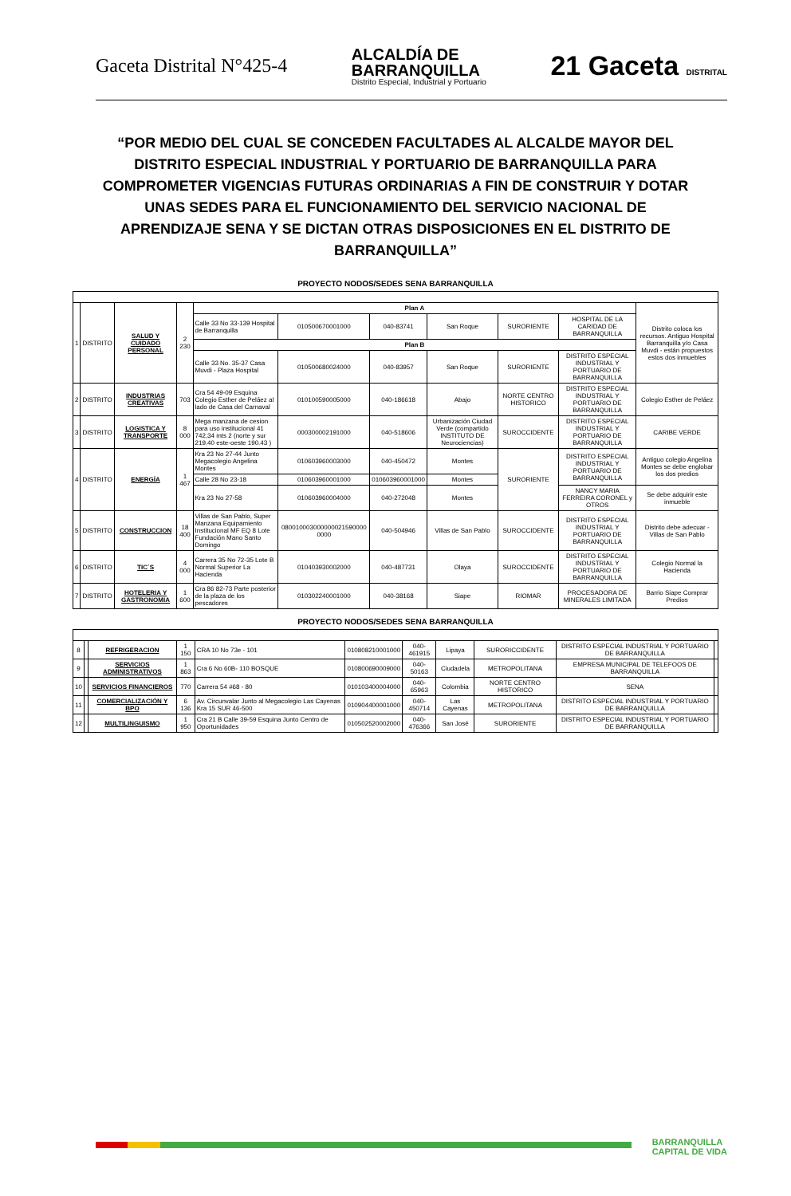Gaceta Distrital N°425-4
ALCALDÍA DE
BARRANQUILLA
Distrito Especial, Industrial y Portuario
21 Gaceta DISTRITAL
“POR MEDIO DEL CUAL SE CONCEDEN FACULTADES AL ALCALDE MAYOR DEL DISTRITO ESPECIAL INDUSTRIAL Y PORTUARIO DE BARRANQUILLA PARA COMPROMETER VIGENCIAS FUTURAS ORDINARIAS A FIN DE CONSTRUIR Y DOTAR UNAS SEDES PARA EL FUNCIONAMIENTO DEL SERVICIO NACIONAL DE APRENDIZAJE SENA Y SE DICTAN OTRAS DISPOSICIONES EN EL DISTRITO DE BARRANQUILLA”
PROYECTO NODOS/SEDES SENA BARRANQUILLA
| 1 | DISTRITO | SALUD Y CUIDADO PERSONAL | 2 230 | Plan A | | | | | | Distrito coloca los recursos. Antiguo Hospital Barranquilla y/o Casa Muvdi - están propuestos estos dos inmuebles |
| | | | | Calle 33 No 33-139 Hospital de Barranquilla | 010500670001000 | 040-83741 | San Roque | SURORIENTE | HOSPITAL DE LA CARIDAD DE BARRANQUILLA | |
| | | | | Plan B | | | | | | |
| | | | | Calle 33 No. 35-37 Casa Muvdi - Plaza Hospital | 010500680024000 | 040-83957 | San Roque | SURORIENTE | DISTRITO ESPECIAL INDUSTRIAL Y PORTUARIO DE BARRANQUILLA | |
| 2 | DISTRITO | INDUSTRIAS CREATIVAS | 703 | Cra 54 49-09 Esquina Colegio Esther de Peláez al lado de Casa del Carnaval | 010100590005000 | 040-186618 | Abajo | NORTE CENTRO HISTORICO | DISTRITO ESPECIAL INDUSTRIAL Y PORTUARIO DE BARRANQUILLA | Colegio Esther de Peláez |
| 3 | DISTRITO | LOGISTICA Y TRANSPORTE | 8 000 | Mega manzana de cesion para uso institucional 41 742,34 mts 2 (norte y sur 219.40 este-oeste 190.43 ) | 000300002191000 | 040-518606 | Urbanización Ciudad Verde (compartido INSTITUTO DE Neurociencias) | SUROCCIDENTE | DISTRITO ESPECIAL INDUSTRIAL Y PORTUARIO DE BARRANQUILLA | CARIBE VERDE |
| 4 | DISTRITO | ENERGÍA | 1 467 | Kra 23 No 27-44 Junto Megacolegio Angelina Montes | 010603960003000 | 040-450472 | Montes | SURORIENTE | DISTRITO ESPECIAL INDUSTRIAL Y PORTUARIO DE BARRANQUILLA | Antiguo colegio Angelina Montes se debe englobar los dos predios |
| | | | | Calle 28 No 23-18 | 010603960001000 | 010603960001000 | Montes | | | |
| | | | | Kra 23 No 27-58 | 010603960004000 | 040-272048 | Montes | | NANCY MARIA FERREIRA CORONEL y OTROS | Se debe adquirir este inmueble |
| 5 | DISTRITO | CONSTRUCCION | 18 400 | Villas de San Pablo, Super Manzana Equipamiento Institucional MF EQ 8 Lote Fundación Mano Santo Domingo | 080010003000000021590000 0000 | 040-504946 | Villas de San Pablo | SUROCCIDENTE | DISTRITO ESPECIAL INDUSTRIAL Y PORTUARIO DE BARRANQUILLA | Distrito debe adecuar - Villas de San Pablo |
| 6 | DISTRITO | TIC´S | 4 000 | Carrera 35 No 72-35 Lote B Normal Superior La Hacienda | 010403930002000 | 040-487731 | Olaya | SUROCCIDENTE | DISTRITO ESPECIAL INDUSTRIAL Y PORTUARIO DE BARRANQUILLA | Colegio Normal la Hacienda |
| 7 | DISTRITO | HOTELERIA Y GASTRONOMIA | 1 600 | Cra 86 82-73 Parte posterior de la plaza de los pescadores | 010302240001000 | 040-38168 | Siape | RIOMAR | PROCESADORA DE MINERALES LIMITADA | Barrio Siape Comprar Predios |
PROYECTO NODOS/SEDES SENA BARRANQUILLA
| 8 | | REFRIGERACION | 1 150 | CRA 10 No 73e - 101 | 010808210001000 | 040-461915 | Lipaya | SURORICCIDENTE | DISTRITO ESPECIAL INDUSTRIAL Y PORTUARIO DE BARRANQUILLA | |
| 9 | | SERVICIOS ADMINISTRATIVOS | 1 863 | Cra 6 No 60B- 110 BOSQUE | 010800690009000 | 040-50163 | Ciudadela | METROPOLITANA | EMPRESA MUNICIPAL DE TELEFOOS DE BARRANQUILLA | |
| 10 | | SERVICIOS FINANCIEROS | 770 | Carrera 54 #68 - 80 | 010103400004000 | 040-65963 | Colombia | NORTE CENTRO HISTORICO | SENA | |
| 11 | | COMERCIALIZACIÓN Y BPO | 6 136 | Av. Circunvalar Junto al Megacolegio Las Cayenas Kra 15 SUR 46-500 | 010904400001000 | 040-450714 | Las Cayenas | METROPOLITANA | DISTRITO ESPECIAL INDUSTRIAL Y PORTUARIO DE BARRANQUILLA | |
| 12 | | MULTILINGUISMO | 1 950 | Cra 21 B Calle 39-59 Esquina Junto Centro de Oportunidades | 010502520002000 | 040-476366 | San José | SURORIENTE | DISTRITO ESPECIAL INDUSTRIAL Y PORTUARIO DE BARRANQUILLA | |
BARRANQUILLA
CAPITAL DE VIDA